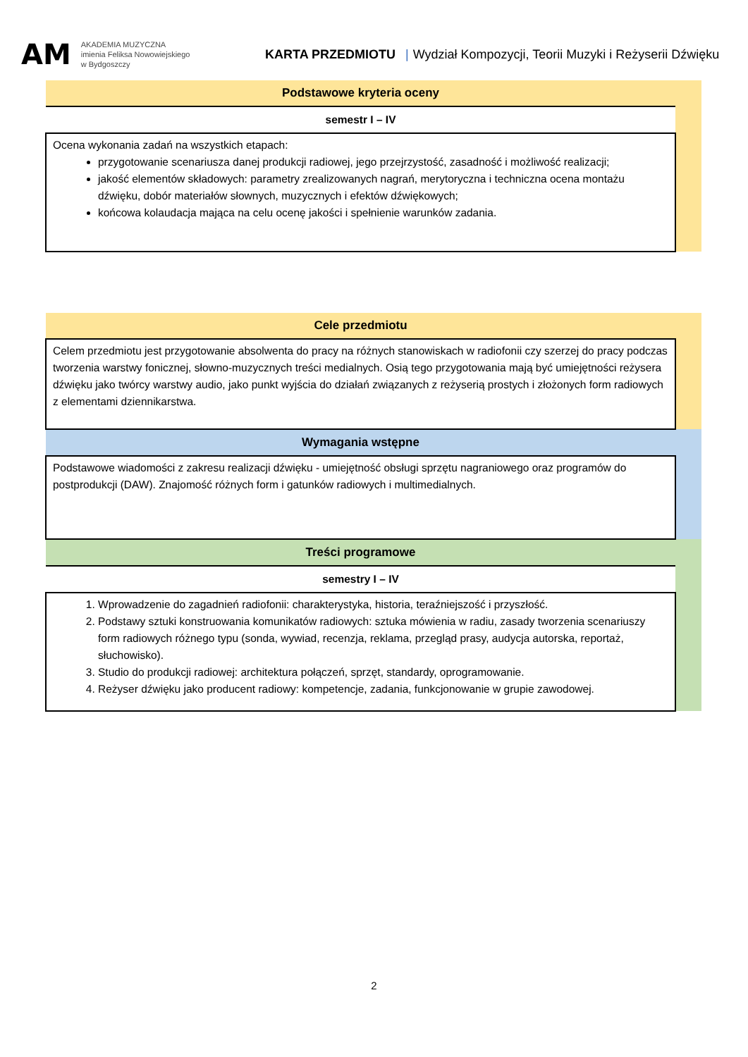AM
AKADEMIA MUZYCZNA
imienia Feliksa Nowowiejskiego
w Bydgoszczy
KARTA PRZEDMIOTU | Wydział Kompozycji, Teorii Muzyki i Reżyserii Dźwięku
| Podstawowe kryteria oceny | |
| semestr I – IV | |
| Ocena wykonania zadań na wszystkich etapach: przygotowanie scenariusza danej produkcji radiowej, jego przejrzystość, zasadność i możliwość realizacji; jakość elementów składowych: parametry zrealizowanych nagrań, merytoryczna i techniczna ocena montażu dźwięku, dobór materiałów słownych, muzycznych i efektów dźwiękowych; końcowa kolaudacja mająca na celu ocenę jakości i spełnienie warunków zadania. | |
| Cele przedmiotu | |
| Celem przedmiotu jest przygotowanie absolwenta do pracy na różnych stanowiskach w radiofonii czy szerzej do pracy podczas tworzenia warstwy fonicznej, słowno-muzycznych treści medialnych. Osią tego przygotowania mają być umiejętności reżysera dźwięku jako twórcy warstwy audio, jako punkt wyjścia do działań związanych z reżyserią prostych i złożonych form radiowych z elementami dziennikarstwa. | |
| Wymagania wstępne | |
| Podstawowe wiadomości z zakresu realizacji dźwięku - umiejętność obsługi sprzętu nagraniowego oraz programów do postprodukcji (DAW). Znajomość różnych form i gatunków radiowych i multimedialnych. | |
| Treści programowe | |
| semestry I – IV | |
| 1. Wprowadzenie do zagadnień radiofonii: charakterystyka, historia, teraźniejszość i przyszłość. 2. Podstawy sztuki konstruowania komunikatów radiowych: sztuka mówienia w radiu, zasady tworzenia scenariuszy form radiowych różnego typu (sonda, wywiad, recenzja, reklama, przegląd prasy, audycja autorska, reportaż, słuchowisko). 3. Studio do produkcji radiowej: architektura połączeń, sprzęt, standardy, oprogramowanie. 4. Reżyser dźwięku jako producent radiowy: kompetencje, zadania, funkcjonowanie w grupie zawodowej. | |
2